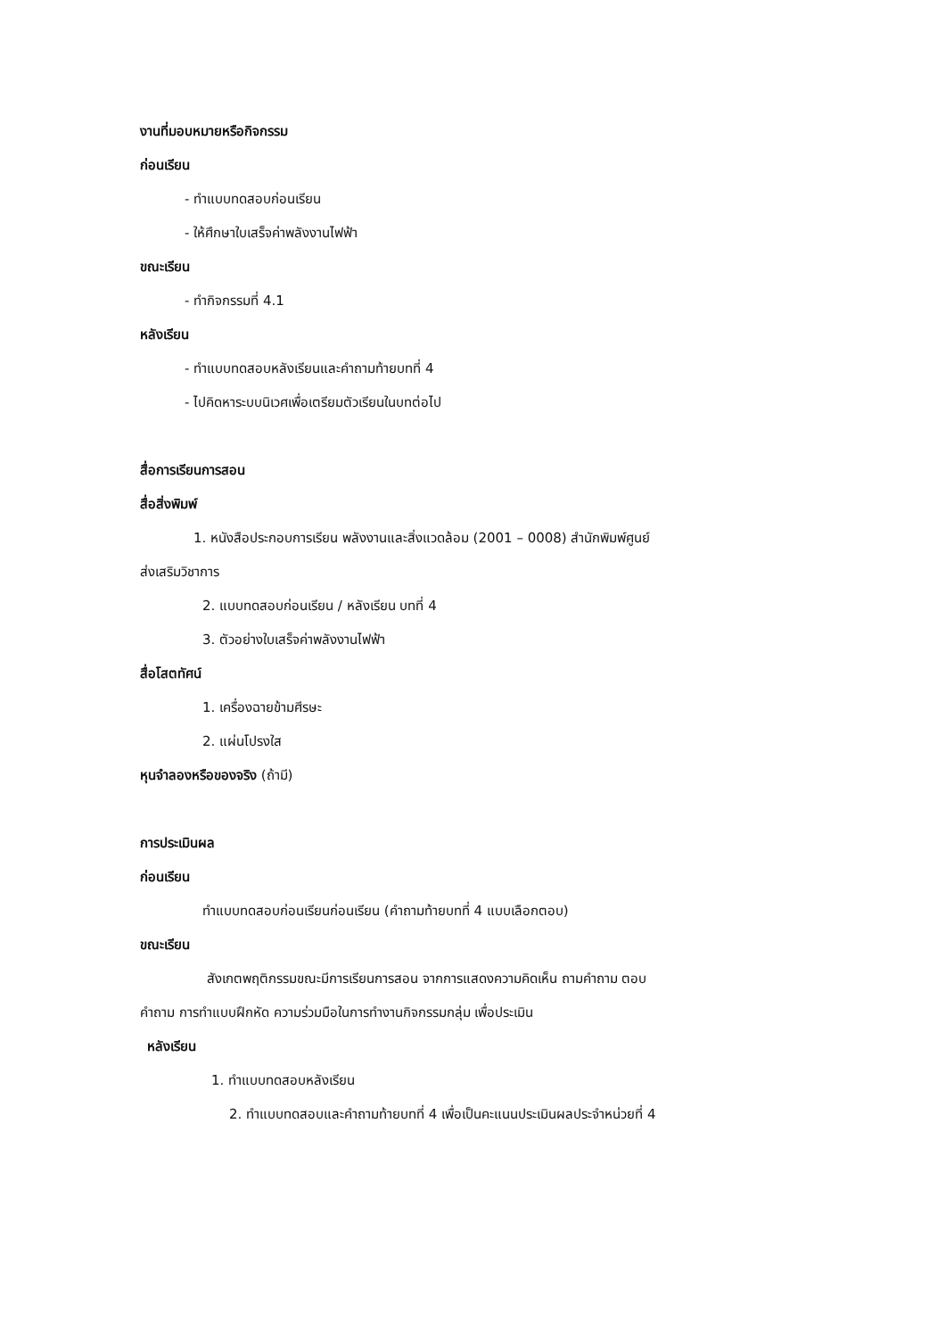งานที่มอบหมายหรือกิจกรรม
ก่อนเรียน
- ทำแบบทดสอบก่อนเรียน
- ให้ศึกษาใบเสร็จค่าพลังงานไฟฟ้า
ขณะเรียน
- ทำกิจกรรมที่ 4.1
หลังเรียน
- ทำแบบทดสอบหลังเรียนและคำถามท้ายบทที่ 4
- ไปคิดหาระบบนิเวศเพื่อเตรียมตัวเรียนในบทต่อไป
สื่อการเรียนการสอน
สื่อสิ่งพิมพ์
1. หนังสือประกอบการเรียน พลังงานและสิ่งแวดล้อม (2001 – 0008) สำนักพิมพ์ศูนย์
ส่งเสริมวิชาการ
2. แบบทดสอบก่อนเรียน / หลังเรียน บทที่ 4
3. ตัวอย่างใบเสร็จค่าพลังงานไฟฟ้า
สื่อโสตทัศน์
1. เครื่องฉายข้ามศีรษะ
2. แผ่นโปรงใส
หุนจำลองหรือของจริง (ถ้ามี)
การประเมินผล
ก่อนเรียน
ทำแบบทดสอบก่อนเรียนก่อนเรียน (คำถามท้ายบทที่ 4 แบบเลือกตอบ)
ขณะเรียน
สังเกตพฤติกรรมขณะมีการเรียนการสอน จากการแสดงความคิดเห็น ถามคำถาม ตอบ
คำถาม การทำแบบฝึกหัด ความร่วมมือในการทำงานกิจกรรมกลุ่ม เพื่อประเมิน
หลังเรียน
1. ทำแบบทดสอบหลังเรียน
2. ทำแบบทดสอบและคำถามท้ายบทที่ 4 เพื่อเป็นคะแนนประเมินผลประจำหน่วยที่ 4